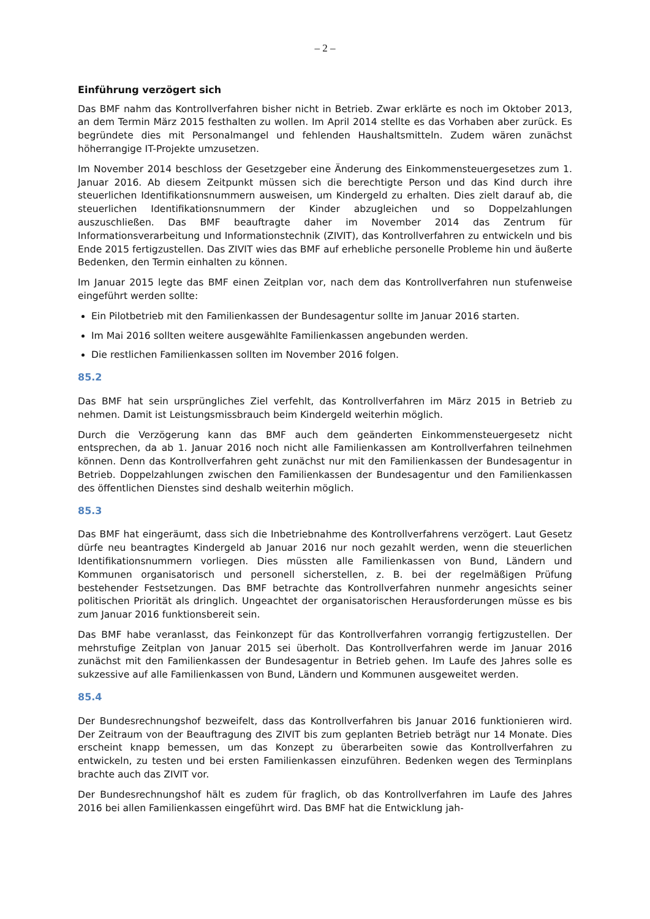– 2 –
Einführung verzögert sich
Das BMF nahm das Kontrollverfahren bisher nicht in Betrieb. Zwar erklärte es noch im Oktober 2013, an dem Termin März 2015 festhalten zu wollen. Im April 2014 stellte es das Vorhaben aber zurück. Es begründete dies mit Personalmangel und fehlenden Haushaltsmitteln. Zudem wären zunächst höherrangige IT-Projekte umzusetzen.
Im November 2014 beschloss der Gesetzgeber eine Änderung des Einkommensteuergesetzes zum 1. Januar 2016. Ab diesem Zeitpunkt müssen sich die berechtigte Person und das Kind durch ihre steuerlichen Identifikationsnummern ausweisen, um Kindergeld zu erhalten. Dies zielt darauf ab, die steuerlichen Identifikationsnummern der Kinder abzugleichen und so Doppelzahlungen auszuschließen. Das BMF beauftragte daher im November 2014 das Zentrum für Informationsverarbeitung und Informationstechnik (ZIVIT), das Kontrollverfahren zu entwickeln und bis Ende 2015 fertigzustellen. Das ZIVIT wies das BMF auf erhebliche personelle Probleme hin und äußerte Bedenken, den Termin einhalten zu können.
Im Januar 2015 legte das BMF einen Zeitplan vor, nach dem das Kontrollverfahren nun stufenweise eingeführt werden sollte:
Ein Pilotbetrieb mit den Familienkassen der Bundesagentur sollte im Januar 2016 starten.
Im Mai 2016 sollten weitere ausgewählte Familienkassen angebunden werden.
Die restlichen Familienkassen sollten im November 2016 folgen.
85.2
Das BMF hat sein ursprüngliches Ziel verfehlt, das Kontrollverfahren im März 2015 in Betrieb zu nehmen. Damit ist Leistungsmissbrauch beim Kindergeld weiterhin möglich.
Durch die Verzögerung kann das BMF auch dem geänderten Einkommensteuergesetz nicht entsprechen, da ab 1. Januar 2016 noch nicht alle Familienkassen am Kontrollverfahren teilnehmen können. Denn das Kontrollverfahren geht zunächst nur mit den Familienkassen der Bundesagentur in Betrieb. Doppelzahlungen zwischen den Familienkassen der Bundesagentur und den Familienkassen des öffentlichen Dienstes sind deshalb weiterhin möglich.
85.3
Das BMF hat eingeräumt, dass sich die Inbetriebnahme des Kontrollverfahrens verzögert. Laut Gesetz dürfe neu beantragtes Kindergeld ab Januar 2016 nur noch gezahlt werden, wenn die steuerlichen Identifikationsnummern vorliegen. Dies müssten alle Familienkassen von Bund, Ländern und Kommunen organisatorisch und personell sicherstellen, z. B. bei der regelmäßigen Prüfung bestehender Festsetzungen. Das BMF betrachte das Kontrollverfahren nunmehr angesichts seiner politischen Priorität als dringlich. Ungeachtet der organisatorischen Herausforderungen müsse es bis zum Januar 2016 funktionsbereit sein.
Das BMF habe veranlasst, das Feinkonzept für das Kontrollverfahren vorrangig fertigzustellen. Der mehrstufige Zeitplan von Januar 2015 sei überholt. Das Kontrollverfahren werde im Januar 2016 zunächst mit den Familienkassen der Bundesagentur in Betrieb gehen. Im Laufe des Jahres solle es sukzessive auf alle Familienkassen von Bund, Ländern und Kommunen ausgeweitet werden.
85.4
Der Bundesrechnungshof bezweifelt, dass das Kontrollverfahren bis Januar 2016 funktionieren wird. Der Zeitraum von der Beauftragung des ZIVIT bis zum geplanten Betrieb beträgt nur 14 Monate. Dies erscheint knapp bemessen, um das Konzept zu überarbeiten sowie das Kontrollverfahren zu entwickeln, zu testen und bei ersten Familienkassen einzuführen. Bedenken wegen des Terminplans brachte auch das ZIVIT vor.
Der Bundesrechnungshof hält es zudem für fraglich, ob das Kontrollverfahren im Laufe des Jahres 2016 bei allen Familienkassen eingeführt wird. Das BMF hat die Entwicklung jah-